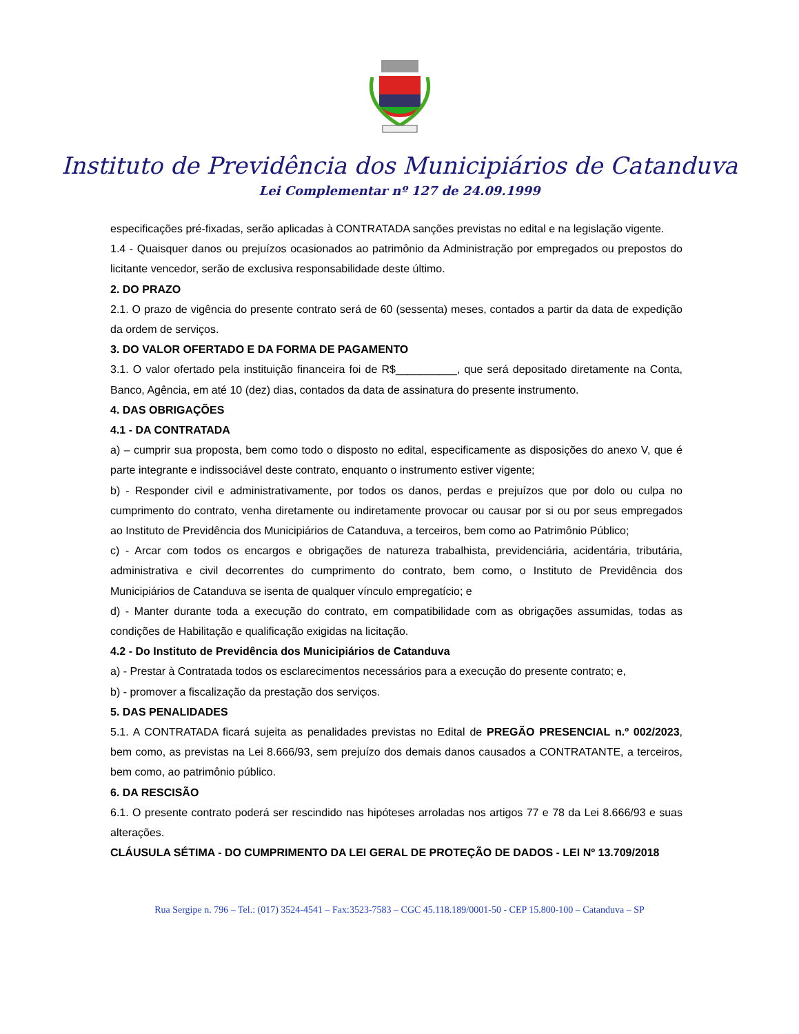Instituto de Previdência dos Municipiários de Catanduva
Lei Complementar nº 127 de 24.09.1999
especificações pré-fixadas, serão aplicadas à CONTRATADA sanções previstas no edital e na legislação vigente.
1.4 - Quaisquer danos ou prejuízos ocasionados ao patrimônio da Administração por empregados ou prepostos do licitante vencedor, serão de exclusiva responsabilidade deste último.
2. DO PRAZO
2.1. O prazo de vigência do presente contrato será de 60 (sessenta) meses, contados a partir da data de expedição da ordem de serviços.
3. DO VALOR OFERTADO E DA FORMA DE PAGAMENTO
3.1. O valor ofertado pela instituição financeira foi de R$__________, que será depositado diretamente na Conta, Banco, Agência, em até 10 (dez) dias, contados da data de assinatura do presente instrumento.
4. DAS OBRIGAÇÕES
4.1 - DA CONTRATADA
a) – cumprir sua proposta, bem como todo o disposto no edital, especificamente as disposições do anexo V, que é parte integrante e indissociável deste contrato, enquanto o instrumento estiver vigente;
b) - Responder civil e administrativamente, por todos os danos, perdas e prejuízos que por dolo ou culpa no cumprimento do contrato, venha diretamente ou indiretamente provocar ou causar por si ou por seus empregados ao Instituto de Previdência dos Municipiários de Catanduva, a terceiros, bem como ao Patrimônio Público;
c) - Arcar com todos os encargos e obrigações de natureza trabalhista, previdenciária, acidentária, tributária, administrativa e civil decorrentes do cumprimento do contrato, bem como, o Instituto de Previdência dos Municipiários de Catanduva se isenta de qualquer vínculo empregatício; e
d) - Manter durante toda a execução do contrato, em compatibilidade com as obrigações assumidas, todas as condições de Habilitação e qualificação exigidas na licitação.
4.2 - Do Instituto de Previdência dos Municipiários de Catanduva
a) - Prestar à Contratada todos os esclarecimentos necessários para a execução do presente contrato; e,
b) - promover a fiscalização da prestação dos serviços.
5. DAS PENALIDADES
5.1. A CONTRATADA ficará sujeita as penalidades previstas no Edital de PREGÃO PRESENCIAL n.º 002/2023, bem como, as previstas na Lei 8.666/93, sem prejuízo dos demais danos causados a CONTRATANTE, a terceiros, bem como, ao patrimônio público.
6. DA RESCISÃO
6.1. O presente contrato poderá ser rescindido nas hipóteses arroladas nos artigos 77 e 78 da Lei 8.666/93 e suas alterações.
CLÁUSULA SÉTIMA - DO CUMPRIMENTO DA LEI GERAL DE PROTEÇÃO DE DADOS - LEI Nº 13.709/2018
Rua Sergipe n. 796 – Tel.: (017) 3524-4541 – Fax:3523-7583 – CGC 45.118.189/0001-50 - CEP 15.800-100 – Catanduva – SP